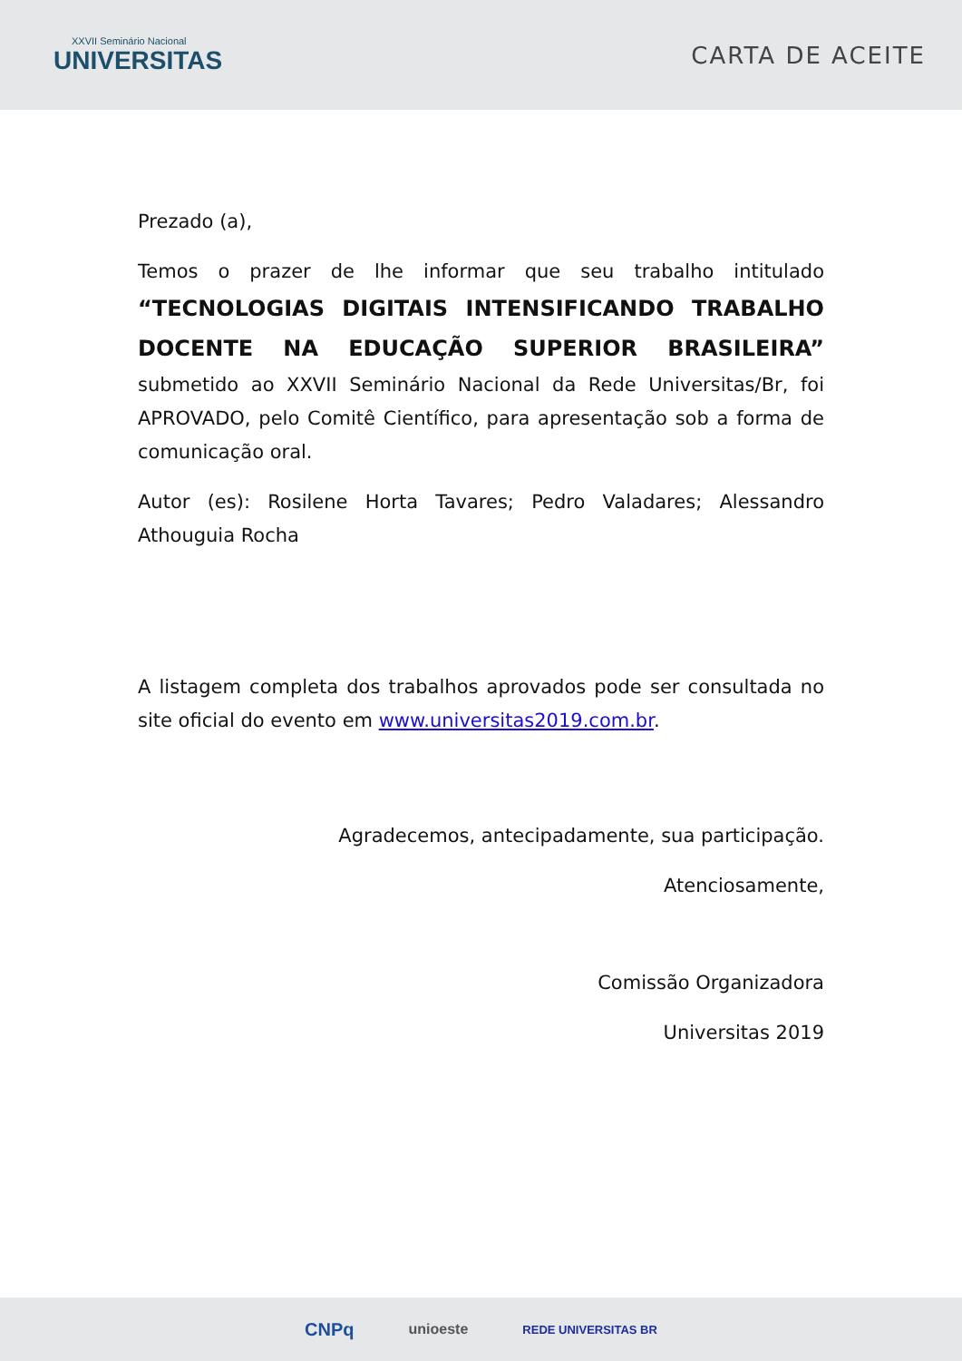XXVII Seminário Nacional
UNIVERSITAS
CARTA DE ACEITE
Prezado (a),
Temos o prazer de lhe informar que seu trabalho intitulado “TECNOLOGIAS DIGITAIS INTENSIFICANDO TRABALHO DOCENTE NA EDUCAÇÃO SUPERIOR BRASILEIRA” submetido ao XXVII Seminário Nacional da Rede Universitas/Br, foi APROVADO, pelo Comitê Científico, para apresentação sob a forma de comunicação oral.
Autor (es): Rosilene Horta Tavares; Pedro Valadares; Alessandro Athouguia Rocha
A listagem completa dos trabalhos aprovados pode ser consultada no site oficial do evento em www.universitas2019.com.br.
Agradecemos, antecipadamente, sua participação.
Atenciosamente,
Comissão Organizadora
Universitas 2019
CNPq unioeste REDE UNIVERSITAS BR